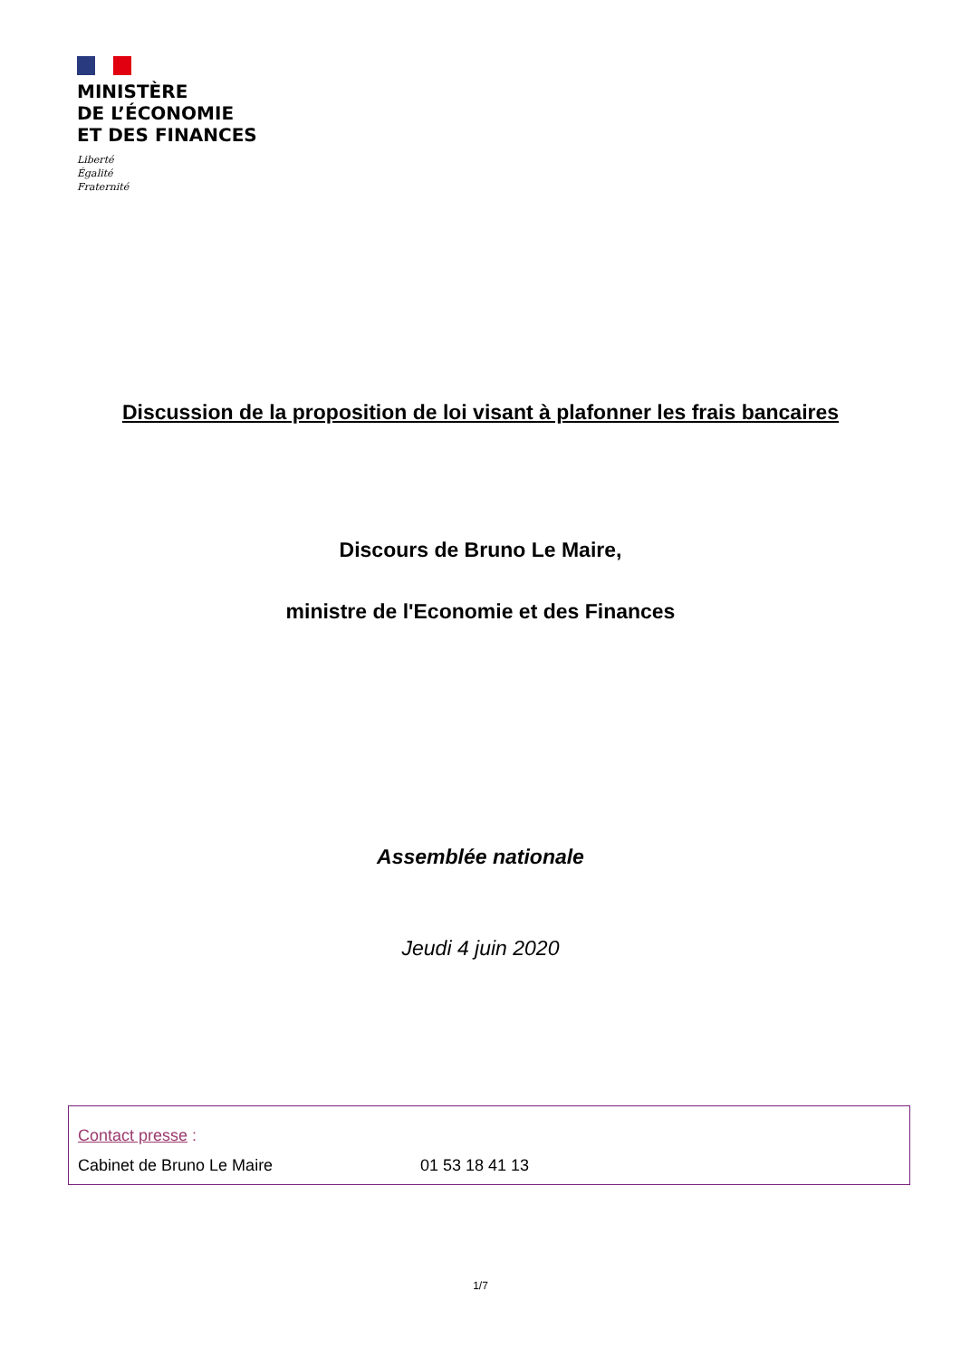MINISTÈRE
DE L’ÉCONOMIE
ET DES FINANCES
Liberté
Égalité
Fraternité
Discussion de la proposition de loi visant à plafonner les frais bancaires
Discours de Bruno Le Maire,
ministre de l'Economie et des Finances
Assemblée nationale
Jeudi 4 juin 2020
Contact presse :
Cabinet de Bruno Le Maire 01 53 18 41 13
1/7